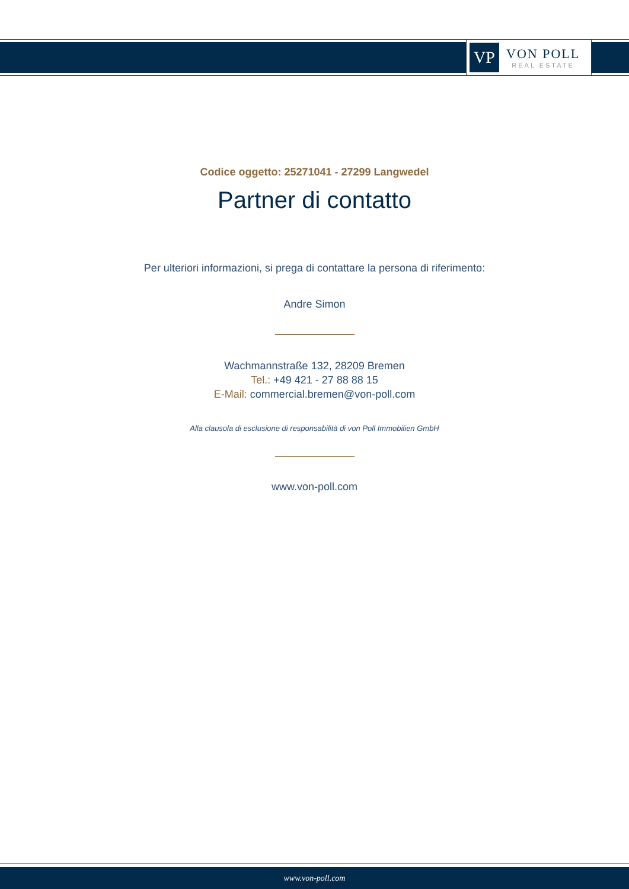VP
VON POLL
REAL ESTATE
Codice oggetto: 25271041 - 27299 Langwedel
Partner di contatto
Per ulteriori informazioni, si prega di contattare la persona di riferimento:
Andre Simon
Wachmannstraße 132, 28209 Bremen
Tel.: +49 421 - 27 88 88 15
E-Mail: commercial.bremen@von-poll.com
Alla clausola di esclusione di responsabilità di von Poll Immobilien GmbH
www.von-poll.com
www.von-poll.com